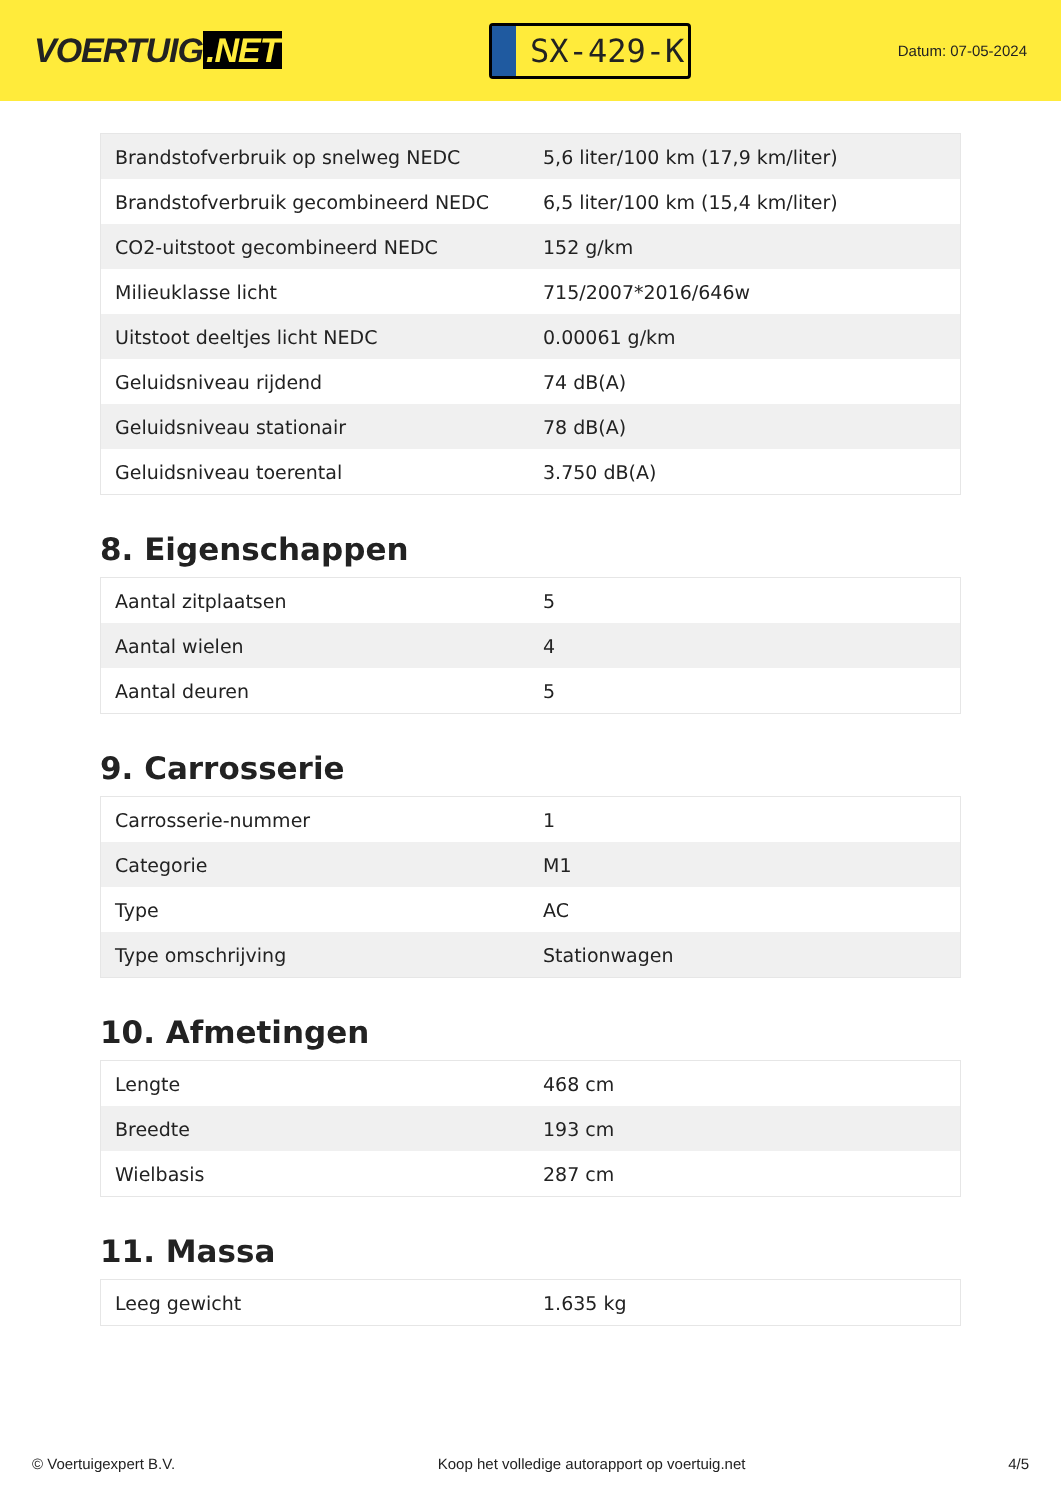VOERTUIG.NET
SX-429-K
Datum: 07-05-2024
| Brandstofverbruik op snelweg NEDC | 5,6 liter/100 km (17,9 km/liter) |
| Brandstofverbruik gecombineerd NEDC | 6,5 liter/100 km (15,4 km/liter) |
| CO2-uitstoot gecombineerd NEDC | 152 g/km |
| Milieuklasse licht | 715/2007*2016/646w |
| Uitstoot deeltjes licht NEDC | 0.00061 g/km |
| Geluidsniveau rijdend | 74 dB(A) |
| Geluidsniveau stationair | 78 dB(A) |
| Geluidsniveau toerental | 3.750 dB(A) |
8. Eigenschappen
| Aantal zitplaatsen | 5 |
| Aantal wielen | 4 |
| Aantal deuren | 5 |
9. Carrosserie
| Carrosserie-nummer | 1 |
| Categorie | M1 |
| Type | AC |
| Type omschrijving | Stationwagen |
10. Afmetingen
| Lengte | 468 cm |
| Breedte | 193 cm |
| Wielbasis | 287 cm |
11. Massa
| Leeg gewicht | 1.635 kg |
© Voertuigexpert B.V. Koop het volledige autorapport op voertuig.net 4/5